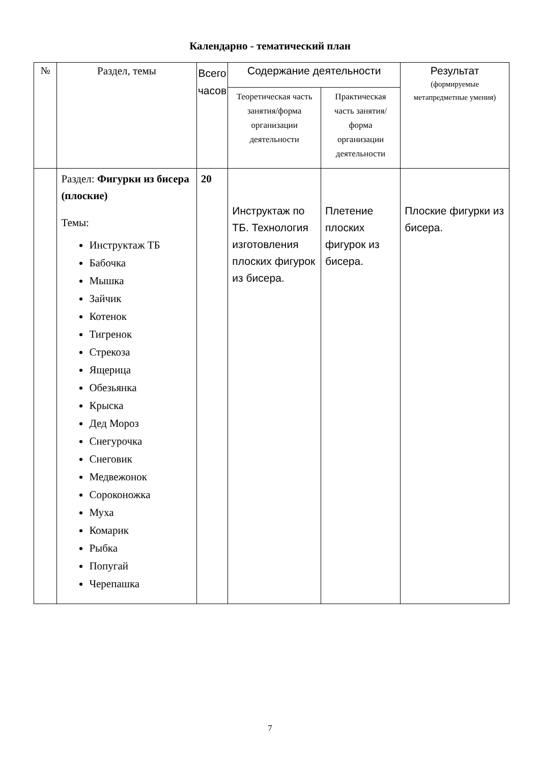Календарно - тематический план
| № | Раздел, темы | Всего часов | Содержание деятельности | | Результат (формируемые метапредметные умения) |
| --- | --- | --- | --- | --- | --- |
| | | | Теоретическая часть занятия/форма организации деятельности | Практическая часть занятия/форма организации деятельности | |
| | Раздел: Фигурки из бисера (плоские) Темы: Инструктаж ТБ Бабочка Мышка Зайчик Котенок Тигренок Стрекоза Ящерица Обезьянка Крыска Дед Мороз Снегурочка Снеговик Медвежонок Сороконожка Муха Комарик Рыбка Попугай Черепашка | 20 | Инструктаж по ТБ. Технология изготовления плоских фигурок из бисера. | Плетение плоских фигурок из бисера. | Плоские фигурки из бисера. |
7